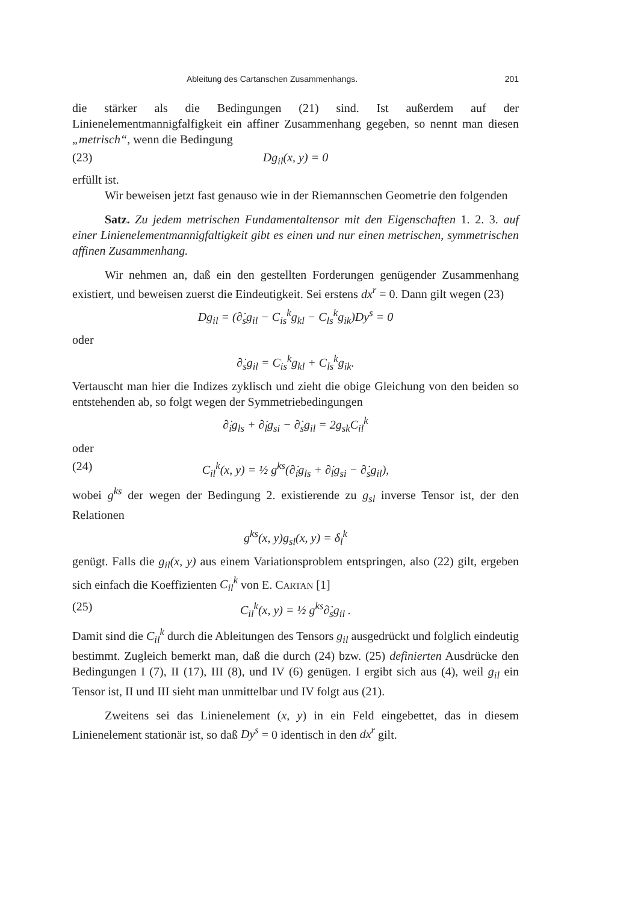Ableitung des Cartanschen Zusammenhangs. 201
die stärker als die Bedingungen (21) sind. Ist außerdem auf der Linienelementmannigfalfigkeit ein affiner Zusammenhang gegeben, so nennt man diesen „metrisch“, wenn die Bedingung
(23) Dg<sub>il</sub>(x, y) = 0
erfüllt ist.
Wir beweisen jetzt fast genauso wie in der Riemannschen Geometrie den folgenden
Satz. Zu jedem metrischen Fundamentaltensor mit den Eigenschaften 1. 2. 3. auf einer Linienelementmannigfaltigkeit gibt es einen und nur einen metrischen, symmetrischen affinen Zusammenhang.
Wir nehmen an, daß ein den gestellten Forderungen genügender Zusammenhang existiert, und beweisen zuerst die Eindeutigkeit. Sei erstens dx<sup>r</sup> = 0. Dann gilt wegen (23)
Dg<sub>il</sub> = (∂̇<sub>s</sub>g<sub>il</sub> − C<sub>is</sub><sup>k</sup>g<sub>kl</sub> − C<sub>ls</sub><sup>k</sup>g<sub>ik</sub>)Dy<sup>s</sup> = 0
oder
∂̇<sub>s</sub>g<sub>il</sub> = C<sub>is</sub><sup>k</sup>g<sub>kl</sub> + C<sub>ls</sub><sup>k</sup>g<sub>ik</sub>.
Vertauscht man hier die Indizes zyklisch und zieht die obige Gleichung von den beiden so entstehenden ab, so folgt wegen der Symmetriebedingungen
∂̇<sub>i</sub>g<sub>ls</sub> + ∂̇<sub>l</sub>g<sub>si</sub> − ∂̇<sub>s</sub>g<sub>il</sub> = 2g<sub>sk</sub>C<sub>il</sub><sup>k</sup>
oder
(24) C<sub>il</sub><sup>k</sup>(x, y) = ½ g<sup>ks</sup>(∂̇<sub>i</sub>g<sub>ls</sub> + ∂̇<sub>l</sub>g<sub>si</sub> − ∂̇<sub>s</sub>g<sub>il</sub>),
wobei g<sup>ks</sup> der wegen der Bedingung 2. existierende zu g<sub>sl</sub> inverse Tensor ist, der den Relationen
g<sup>ks</sup>(x, y)g<sub>sl</sub>(x, y) = δ<sub>l</sub><sup>k</sup>
genügt. Falls die g<sub>il</sub>(x, y) aus einem Variationsproblem entspringen, also (22) gilt, ergeben sich einfach die Koeffizienten C<sub>il</sub><sup>k</sup> von E. CARTAN [1]
(25) C<sub>il</sub><sup>k</sup>(x, y) = ½ g<sup>ks</sup>∂̇<sub>s</sub>g<sub>il</sub> .
Damit sind die C<sub>il</sub><sup>k</sup> durch die Ableitungen des Tensors g<sub>il</sub> ausgedrückt und folglich eindeutig bestimmt. Zugleich bemerkt man, daß die durch (24) bzw. (25) definierten Ausdrücke den Bedingungen I (7), II (17), III (8), und IV (6) genügen. I ergibt sich aus (4), weil g<sub>il</sub> ein Tensor ist, II und III sieht man unmittelbar und IV folgt aus (21).
Zweitens sei das Linienelement (x, y) in ein Feld eingebettet, das in diesem Linienelement stationär ist, so daß Dy<sup>s</sup> = 0 identisch in den dx<sup>r</sup> gilt.